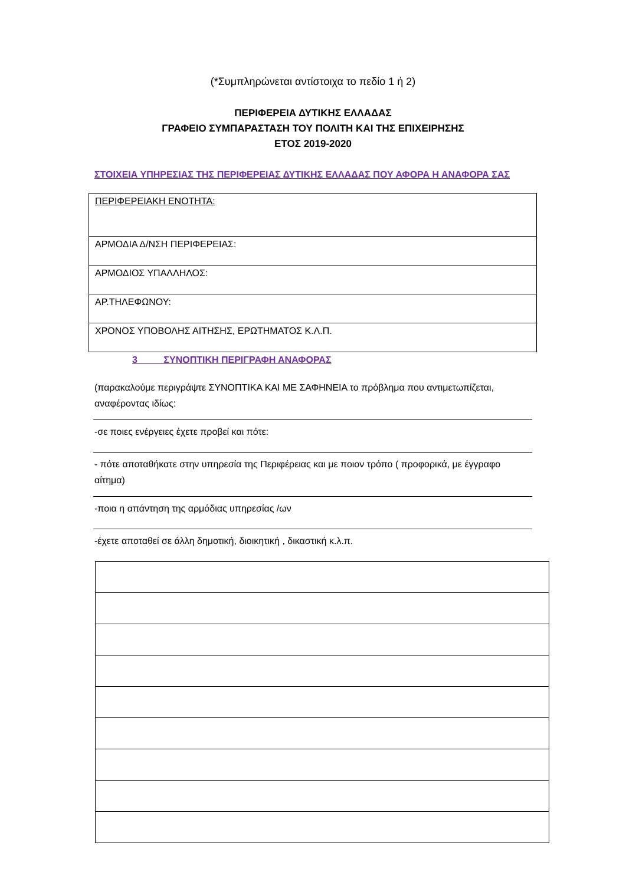(*Συμπληρώνεται αντίστοιχα το πεδίο 1 ή 2)
ΠΕΡΙΦΕΡΕΙΑ ΔΥΤΙΚΗΣ ΕΛΛΑΔΑΣ
ΓΡΑΦΕΙΟ ΣΥΜΠΑΡΑΣΤΑΣΗ ΤΟΥ ΠΟΛΙΤΗ ΚΑΙ ΤΗΣ ΕΠΙΧΕΙΡΗΣΗΣ
ΕΤΟΣ 2019-2020
ΣΤΟΙΧΕΙΑ ΥΠΗΡΕΣΙΑΣ ΤΗΣ ΠΕΡΙΦΕΡΕΙΑΣ ΔΥΤΙΚΗΣ ΕΛΛΑΔΑΣ ΠΟΥ ΑΦΟΡΑ Η ΑΝΑΦΟΡΑ ΣΑΣ
| ΠΕΡΙΦΕΡΕΙΑΚΗ ΕΝΟΤΗΤΑ: |
| ΑΡΜΟΔΙΑ Δ/ΝΣΗ ΠΕΡΙΦΕΡΕΙΑΣ: |
| ΑΡΜΟΔΙΟΣ ΥΠΑΛΛΗΛΟΣ: |
| ΑΡ.ΤΗΛΕΦΩΝΟΥ: |
| ΧΡΟΝΟΣ ΥΠΟΒΟΛΗΣ ΑΙΤΗΣΗΣ, ΕΡΩΤΗΜΑΤΟΣ Κ.Λ.Π. |
3 ΣΥΝΟΠΤΙΚΗ ΠΕΡΙΓΡΑΦΗ ΑΝΑΦΟΡΑΣ
(παρακαλούμε περιγράψτε ΣΥΝΟΠΤΙΚΑ ΚΑΙ ΜΕ ΣΑΦΗΝΕΙΑ το πρόβλημα που αντιμετωπίζεται, αναφέροντας ιδίως:
-σε ποιες ενέργειες έχετε προβεί και πότε:
- πότε αποταθήκατε στην υπηρεσία της Περιφέρειας και με ποιον τρόπο ( προφορικά, με έγγραφο αίτημα)
-ποια η απάντηση της αρμόδιας υπηρεσίας /ων
-έχετε αποταθεί σε άλλη δημοτική, διοικητική , δικαστική κ.λ.π.